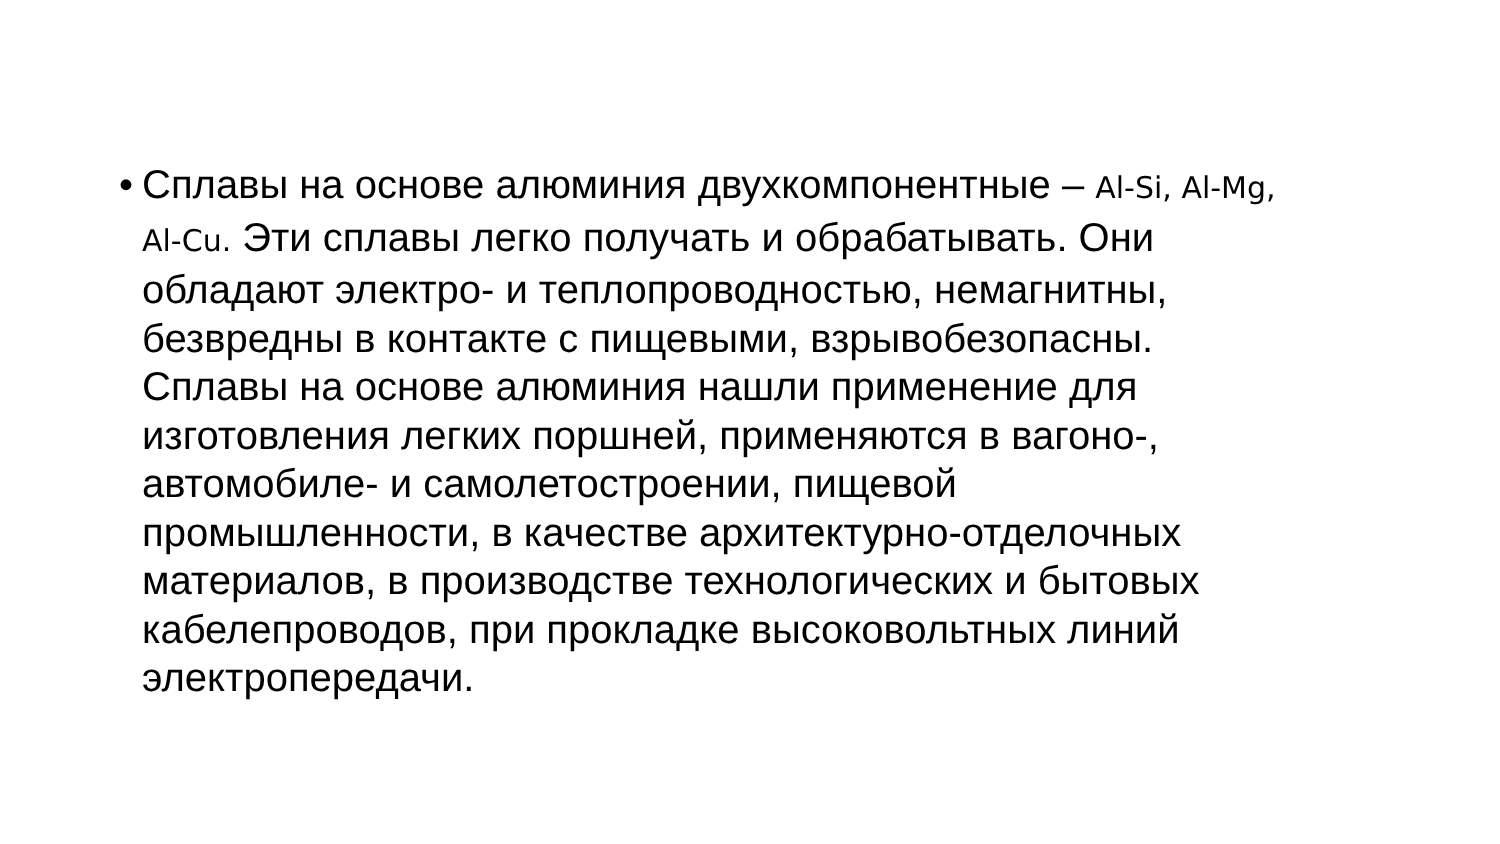•
Сплавы на основе алюминия двухкомпонентные – Al-Si, Al-Mg,
Al-Cu. Эти сплавы легко получать и обрабатывать. Они
обладают электро- и теплопроводностью, немагнитны,
безвредны в контакте с пищевыми, взрывобезопасны.
Сплавы на основе алюминия нашли применение для
изготовления легких поршней, применяются в вагоно-,
автомобиле- и самолетостроении, пищевой
промышленности, в качестве архитектурно-отделочных
материалов, в производстве технологических и бытовых
кабелепроводов, при прокладке высоковольтных линий
электропередачи.